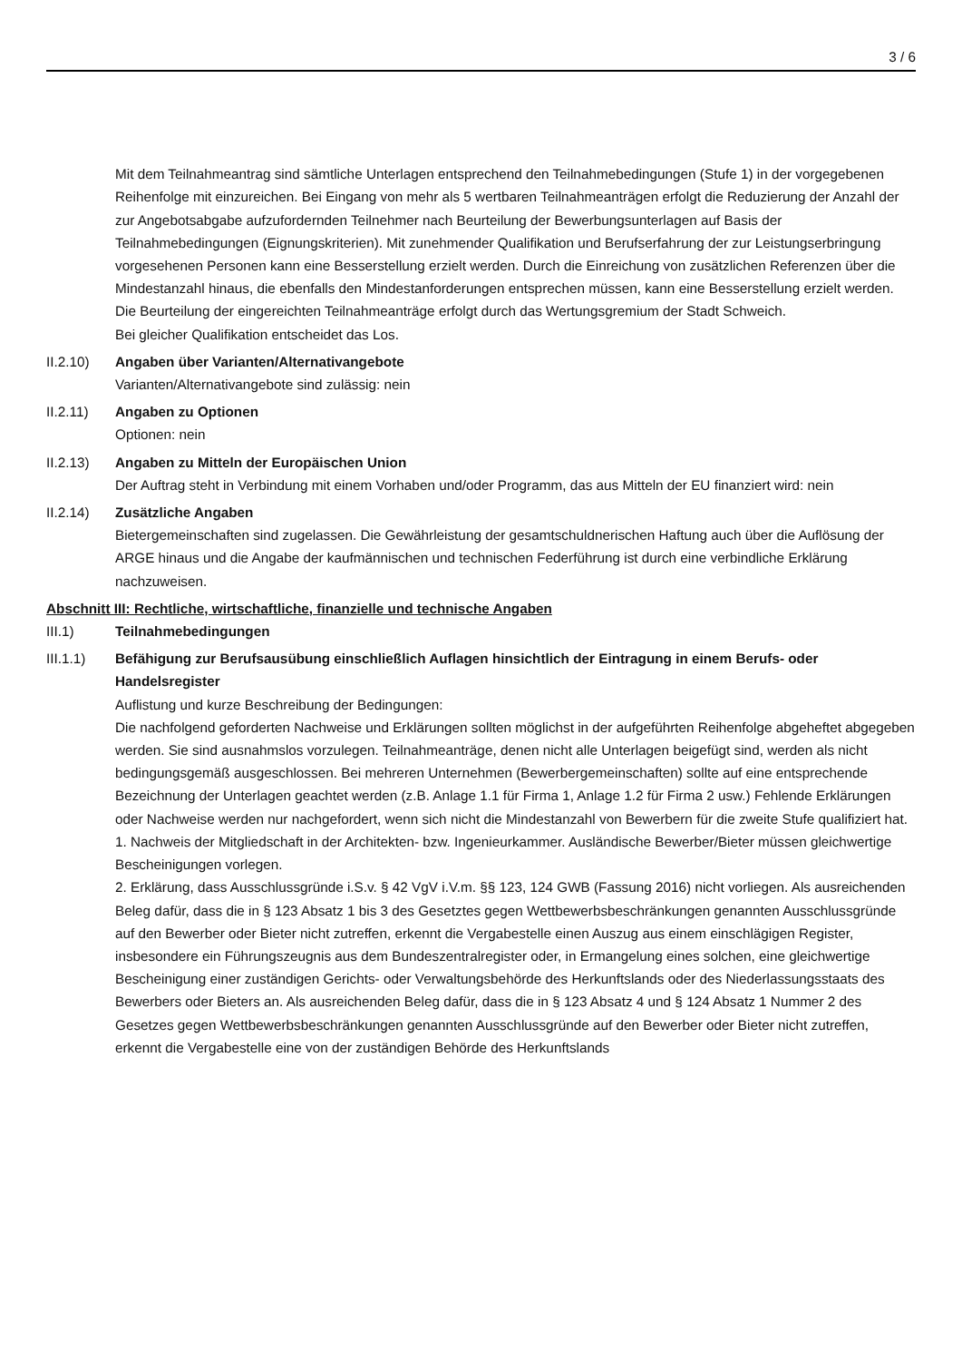3 / 6
Mit dem Teilnahmeantrag sind sämtliche Unterlagen entsprechend den Teilnahmebedingungen (Stufe 1) in der vorgegebenen Reihenfolge mit einzureichen. Bei Eingang von mehr als 5 wertbaren Teilnahmeanträgen erfolgt die Reduzierung der Anzahl der zur Angebotsabgabe aufzufordernden Teilnehmer nach Beurteilung der Bewerbungsunterlagen auf Basis der Teilnahmebedingungen (Eignungskriterien). Mit zunehmender Qualifikation und Berufserfahrung der zur Leistungserbringung vorgesehenen Personen kann eine Besserstellung erzielt werden. Durch die Einreichung von zusätzlichen Referenzen über die Mindestanzahl hinaus, die ebenfalls den Mindestanforderungen entsprechen müssen, kann eine Besserstellung erzielt werden.
Die Beurteilung der eingereichten Teilnahmeanträge erfolgt durch das Wertungsgremium der Stadt Schweich.
Bei gleicher Qualifikation entscheidet das Los.
II.2.10) Angaben über Varianten/Alternativangebote
Varianten/Alternativangebote sind zulässig: nein
II.2.11) Angaben zu Optionen
Optionen: nein
II.2.13) Angaben zu Mitteln der Europäischen Union
Der Auftrag steht in Verbindung mit einem Vorhaben und/oder Programm, das aus Mitteln der EU finanziert wird: nein
II.2.14) Zusätzliche Angaben
Bietergemeinschaften sind zugelassen. Die Gewährleistung der gesamtschuldnerischen Haftung auch über die Auflösung der ARGE hinaus und die Angabe der kaufmännischen und technischen Federführung ist durch eine verbindliche Erklärung nachzuweisen.
Abschnitt III: Rechtliche, wirtschaftliche, finanzielle und technische Angaben
III.1) Teilnahmebedingungen
III.1.1) Befähigung zur Berufsausübung einschließlich Auflagen hinsichtlich der Eintragung in einem Berufs- oder Handelsregister
Auflistung und kurze Beschreibung der Bedingungen:
Die nachfolgend geforderten Nachweise und Erklärungen sollten möglichst in der aufgeführten Reihenfolge abgeheftet abgegeben werden. Sie sind ausnahmslos vorzulegen. Teilnahmeanträge, denen nicht alle Unterlagen beigefügt sind, werden als nicht bedingungsgemäß ausgeschlossen. Bei mehreren Unternehmen (Bewerbergemeinschaften) sollte auf eine entsprechende Bezeichnung der Unterlagen geachtet werden (z.B. Anlage 1.1 für Firma 1, Anlage 1.2 für Firma 2 usw.) Fehlende Erklärungen oder Nachweise werden nur nachgefordert, wenn sich nicht die Mindestanzahl von Bewerbern für die zweite Stufe qualifiziert hat.
1. Nachweis der Mitgliedschaft in der Architekten- bzw. Ingenieurkammer. Ausländische Bewerber/Bieter müssen gleichwertige Bescheinigungen vorlegen.
2. Erklärung, dass Ausschlussgründe i.S.v. § 42 VgV i.V.m. §§ 123, 124 GWB (Fassung 2016) nicht vorliegen. Als ausreichenden Beleg dafür, dass die in § 123 Absatz 1 bis 3 des Gesetztes gegen Wettbewerbsbeschränkungen genannten Ausschlussgründe auf den Bewerber oder Bieter nicht zutreffen, erkennt die Vergabestelle einen Auszug aus einem einschlägigen Register, insbesondere ein Führungszeugnis aus dem Bundeszentralregister oder, in Ermangelung eines solchen, eine gleichwertige Bescheinigung einer zuständigen Gerichts- oder Verwaltungsbehörde des Herkunftslands oder des Niederlassungsstaats des Bewerbers oder Bieters an. Als ausreichenden Beleg dafür, dass die in § 123 Absatz 4 und § 124 Absatz 1 Nummer 2 des Gesetzes gegen Wettbewerbsbeschränkungen genannten Ausschlussgründe auf den Bewerber oder Bieter nicht zutreffen, erkennt die Vergabestelle eine von der zuständigen Behörde des Herkunftslands